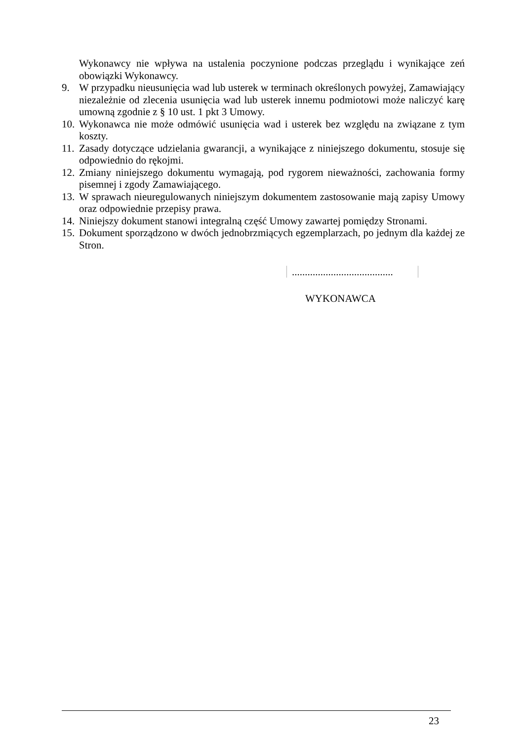Wykonawcy nie wpływa na ustalenia poczynione podczas przeglądu i wynikające zeń obowiązki Wykonawcy.
9. W przypadku nieusunięcia wad lub usterek w terminach określonych powyżej, Zamawiający niezależnie od zlecenia usunięcia wad lub usterek innemu podmiotowi może naliczyć karę umowną zgodnie z § 10 ust. 1 pkt 3 Umowy.
10.
Wykonawca nie może odmówić usunięcia wad i usterek bez względu na związane z tym koszty.
11.
Zasady dotyczące udzielania gwarancji, a wynikające z niniejszego dokumentu, stosuje się odpowiednio do rękojmi.
12.
Zmiany niniejszego dokumentu wymagają, pod rygorem nieważności, zachowania formy pisemnej i zgody Zamawiającego.
13.
W sprawach nieuregulowanych niniejszym dokumentem zastosowanie mają zapisy Umowy oraz odpowiednie przepisy prawa.
14.
Niniejszy dokument stanowi integralną część Umowy zawartej pomiędzy Stronami.
15.
Dokument sporządzono w dwóch jednobrzmiących egzemplarzach, po jednym dla każdej ze Stron.
.......................................
WYKONAWCA
23